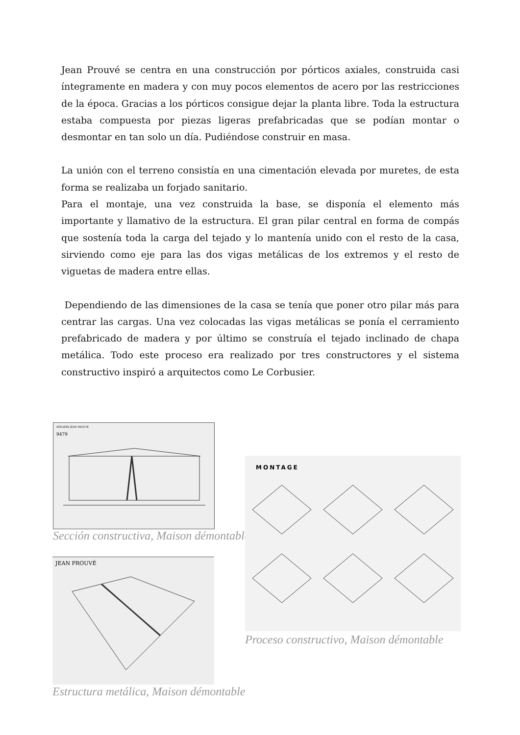Jean Prouvé se centra en una construcción por pórticos axiales, construida casi íntegramente en madera y con muy pocos elementos de acero por las restricciones de la época. Gracias a los pórticos consigue dejar la planta libre. Toda la estructura estaba compuesta por piezas ligeras prefabricadas que se podían montar o desmontar en tan solo un día. Pudiéndose construir en masa.
La unión con el terreno consistía en una cimentación elevada por muretes, de esta forma se realizaba un forjado sanitario.
Para el montaje, una vez construida la base, se disponía el elemento más importante y llamativo de la estructura. El gran pilar central en forma de compás que sostenía toda la carga del tejado y lo mantenía unido con el resto de la casa, sirviendo como eje para las dos vigas metálicas de los extremos y el resto de viguetas de madera entre ellas.
Dependiendo de las dimensiones de la casa se tenía que poner otro pilar más para centrar las cargas. Una vez colocadas las vigas metálicas se ponía el cerramiento prefabricado de madera y por último se construía el tejado inclinado de chapa metálica. Todo este proceso era realizado por tres constructores y el sistema constructivo inspiró a arquitectos como Le Corbusier.
ATELIERS JEAN PROUVÉ
9479
Sección constructiva, Maison démontable
JEAN PROUVÉ
Estructura metálica, Maison démontable
MONTAGE
Proceso constructivo, Maison démontable